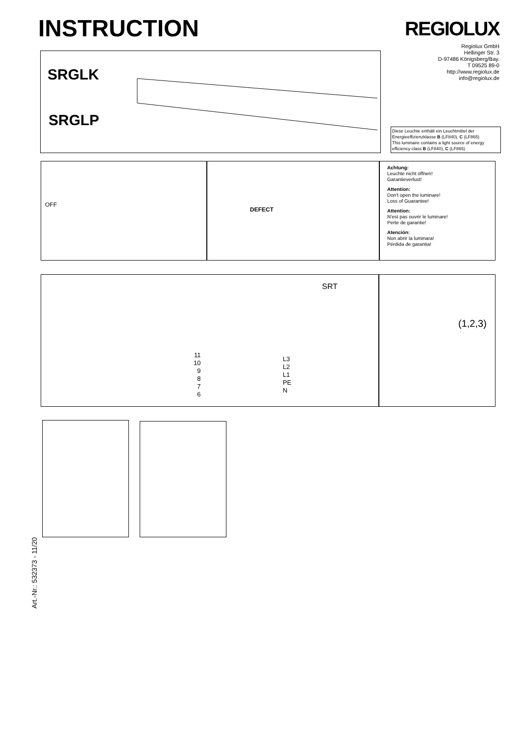INSTRUCTION REGIOLUX
Regiolux GmbH
Hellinger Str. 3
D-97486 Königsberg/Bay.
T 09525 89-0
http://www.regiolux.de
info@regiolux.de
SRGLK
SRGLP
Diese Leuchte enthält ein Leuchtmittel der Energieeffizienzklasse B (LF840), C (LF865)
This luminaire contains a light source of energy efficiency class B (LF840), C (LF865)
OFF
DEFECT
Achtung:
Leuchte nicht öffnen!
Garantieverlust!
Attention:
Don't open the luminare!
Loss of Guarantee!
Attention:
N'est pas ouvrir le luminare!
Perte de garantie!
Atención:
Non abrir la luminara!
Pérdida de garantia!
SRT
11
10
9
8
7
6
L3
L2
L1
PE
N
(1,2,3)
Art.-Nr.: 532373 - 11/20